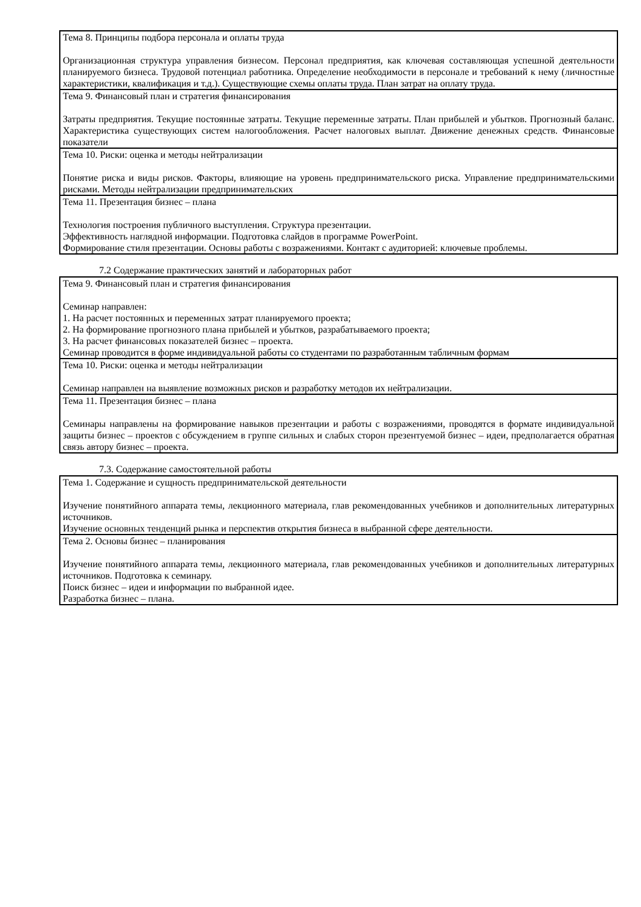| Тема 8. Принципы подбора персонала и оплаты труда Организационная структура управления бизнесом. Персонал предприятия, как ключевая составляющая успешной деятельности планируемого бизнеса. Трудовой потенциал работника. Определение необходимости в персонале и требований к нему (личностные характеристики, квалификация и т.д.). Существующие схемы оплаты труда. План затрат на оплату труда. |
| Тема 9. Финансовый план и стратегия финансирования Затраты предприятия. Текущие постоянные затраты. Текущие переменные затраты. План прибылей и убытков. Прогнозный баланс. Характеристика существующих систем налогообложения. Расчет налоговых выплат. Движение денежных средств. Финансовые показатели |
| Тема 10. Риски: оценка и методы нейтрализации Понятие риска и виды рисков. Факторы, влияющие на уровень предпринимательского риска. Управление предпринимательскими рисками. Методы нейтрализации предпринимательских |
| Тема 11. Презентация бизнес – плана Технология построения публичного выступления. Структура презентации. Эффективность наглядной информации. Подготовка слайдов в программе PowerPoint. Формирование стиля презентации. Основы работы с возражениями. Контакт с аудиторией: ключевые проблемы. |
7.2 Содержание практических занятий и лабораторных работ
| Тема 9. Финансовый план и стратегия финансирования Семинар направлен: 1. На расчет постоянных и переменных затрат планируемого проекта; 2. На формирование прогнозного плана прибылей и убытков, разрабатываемого проекта; 3. На расчет финансовых показателей бизнес – проекта. Семинар проводится в форме индивидуальной работы со студентами по разработанным табличным формам |
| Тема 10. Риски: оценка и методы нейтрализации Семинар направлен на выявление возможных рисков и разработку методов их нейтрализации. |
| Тема 11. Презентация бизнес – плана Семинары направлены на формирование навыков презентации и работы с возражениями, проводятся в формате индивидуальной защиты бизнес – проектов с обсуждением в группе сильных и слабых сторон презентуемой бизнес – идеи, предполагается обратная связь автору бизнес – проекта. |
7.3. Содержание самостоятельной работы
| Тема 1. Содержание и сущность предпринимательской деятельности Изучение понятийного аппарата темы, лекционного материала, глав рекомендованных учебников и дополнительных литературных источников. Изучение основных тенденций рынка и перспектив открытия бизнеса в выбранной сфере деятельности. |
| Тема 2. Основы бизнес – планирования Изучение понятийного аппарата темы, лекционного материала, глав рекомендованных учебников и дополнительных литературных источников. Подготовка к семинару. Поиск бизнес – идеи и информации по выбранной идее. Разработка бизнес – плана. |